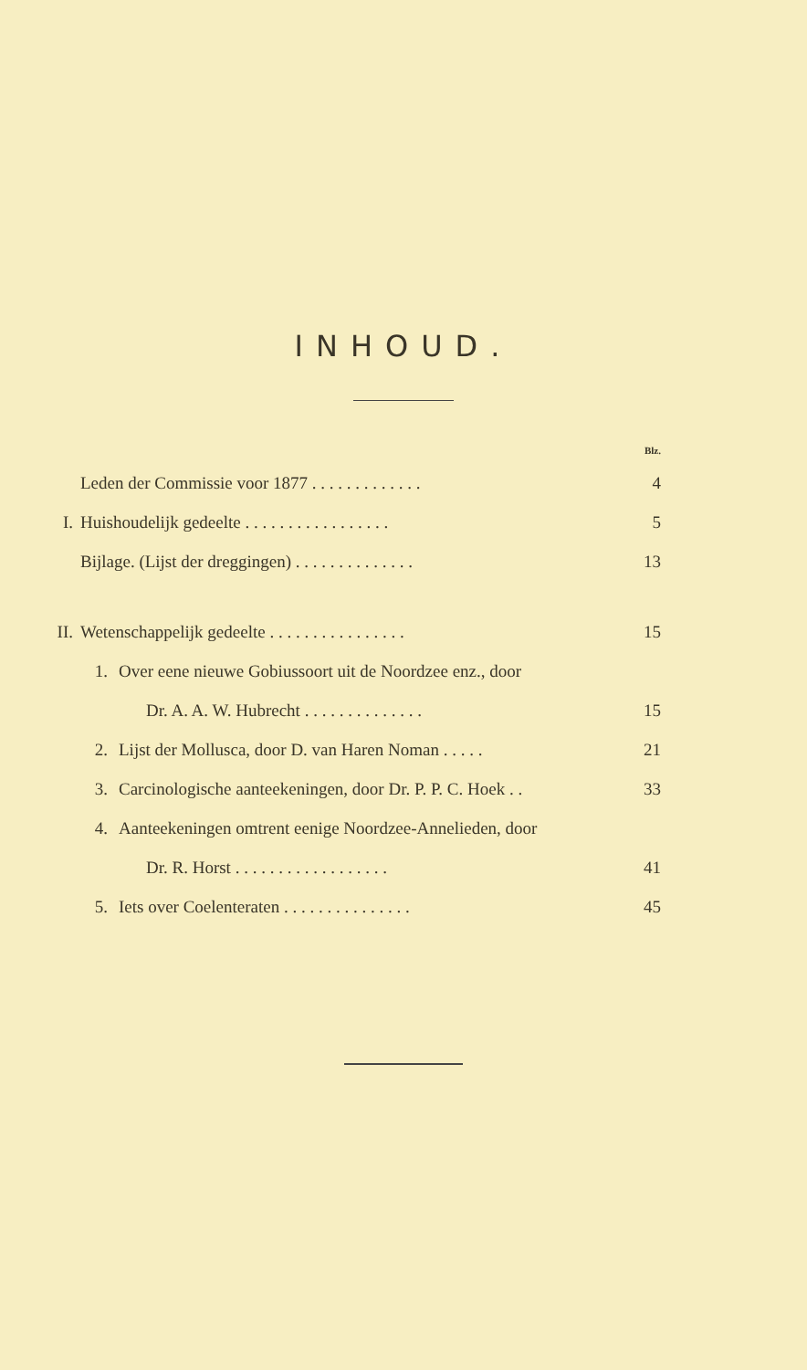INHOUD.
Blz.
Leden der Commissie voor 1877 . . . . . . . . . . . . . 4
I. Huishoudelijk gedeelte . . . . . . . . . . . . . . . . . 5
Bijlage. (Lijst der dreggingen) . . . . . . . . . . . . . . 13
II. Wetenschappelijk gedeelte . . . . . . . . . . . . . . . . 15
1. Over eene nieuwe Gobiussoort uit de Noordzee enz., door
Dr. A. A. W. Hubrecht . . . . . . . . . . . . . . 15
2. Lijst der Mollusca, door D. van Haren Noman . . . . . 21
3. Carcinologische aanteekeningen, door Dr. P. P. C. Hoek . . 33
4. Aanteekeningen omtrent eenige Noordzee-Annelieden, door
Dr. R. Horst . . . . . . . . . . . . . . . . . . 41
5. Iets over Coelenteraten . . . . . . . . . . . . . . . 45